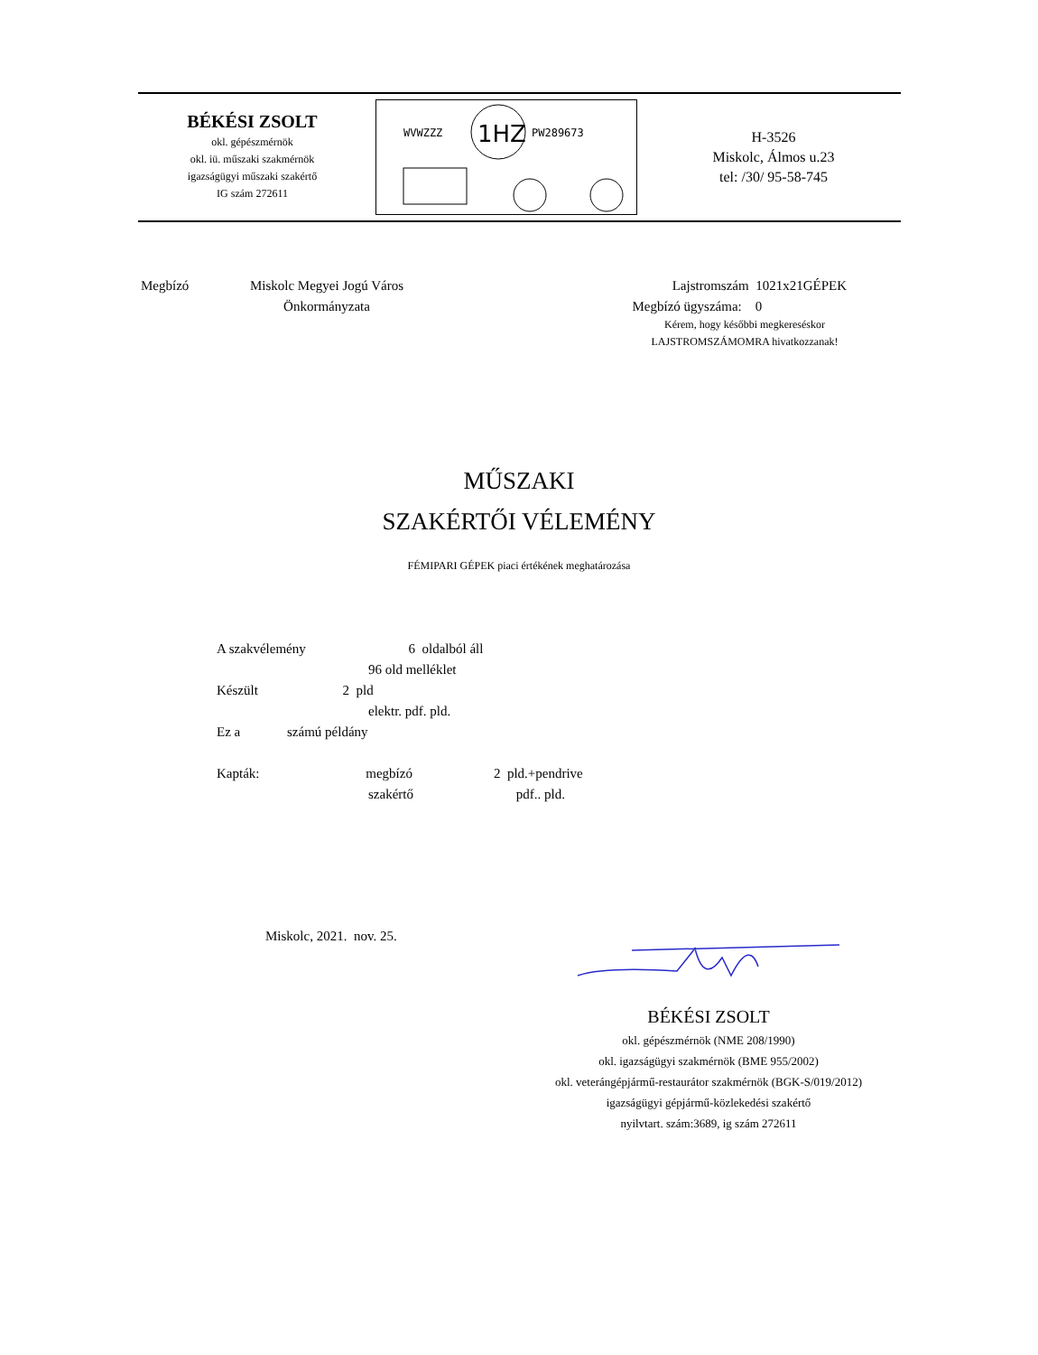BÉKÉSI ZSOLT
okl. gépészmérnök
okl. iü. műszaki szakmérnök
igazságügyi műszaki szakértő
IG szám 272611
WVWZZZ
1HZ
PW289673
H-3526
Miskolc, Álmos u.23
tel: /30/ 95-58-745
Megbízó
Miskolc Megyei Jogú Város
Önkormányzata
Lajstromszám 1021x21GÉPEK
Megbízó ügyszáma: 0
Kérem, hogy későbbi megkereséskor
LAJSTROMSZÁMOMRA hivatkozzanak!
MŰSZAKI
SZAKÉRTŐI VÉLEMÉNY
FÉMIPARI GÉPEK piaci értékének meghatározása
A szakvélemény 6 oldalból áll
96 old melléklet
Készült 2 pld
elektr. pdf. pld.
Ez a számú példány
Kapták: megbízó 2 pld.+pendrive
szakértő pdf.. pld.
Miskolc, 2021. nov. 25.
BÉKÉSI ZSOLT
okl. gépészmérnök (NME 208/1990)
okl. igazságügyi szakmérnök (BME 955/2002)
okl. veterángépjármű-restaurátor szakmérnök (BGK-S/019/2012)
igazságügyi gépjármű-közlekedési szakértő
nyilvtart. szám:3689, ig szám 272611